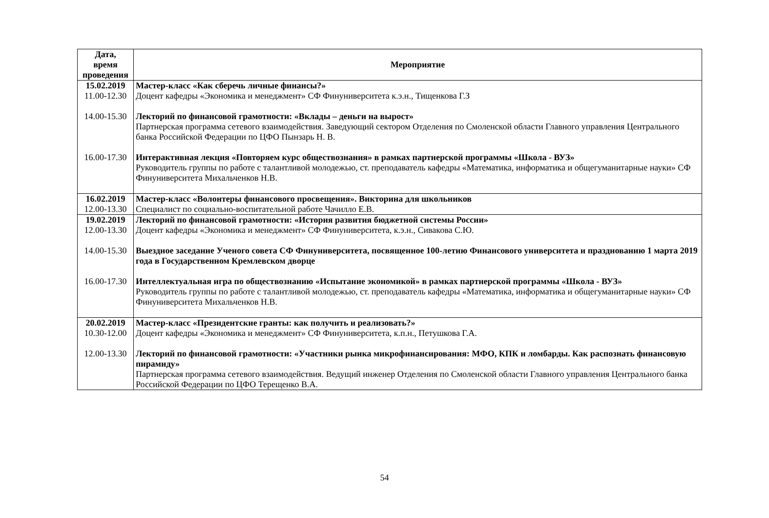| Дата, время проведения | Мероприятие |
| --- | --- |
| 15.02.2019 11.00-12.30 14.00-15.30 16.00-17.30 | Мастер-класс «Как сберечь личные финансы?» Доцент кафедры «Экономика и менеджмент» СФ Финуниверситета к.э.н., Тищенкова Г.З Лекторий по финансовой грамотности: «Вклады – деньги на вырост» Партнерская программа сетевого взаимодействия. Заведующий сектором Отделения по Смоленской области Главного управления Центрального банка Российской Федерации по ЦФО Пынзарь Н. В. Интерактивная лекция «Повторяем курс обществознания» в рамках партнерской программы «Школа - ВУЗ» Руководитель группы по работе с талантливой молодежью, ст. преподаватель кафедры «Математика, информатика и общегуманитарные науки» СФ Финуниверситета Михальченков Н.В. |
| 16.02.2019 12.00-13.30 | Мастер-класс «Волонтеры финансового просвещения». Викторина для школьников Специалист по социально-воспитательной работе Чачилло Е.В. |
| 19.02.2019 12.00-13.30 14.00-15.30 16.00-17.30 | Лекторий по финансовой грамотности: «История развития бюджетной системы России» Доцент кафедры «Экономика и менеджмент» СФ Финуниверситета, к.э.н., Сивакова С.Ю. Выездное заседание Ученого совета СФ Финуниверситета, посвященное 100-летию Финансового университета и празднованию 1 марта 2019 года в Государственном Кремлевском дворце Интеллектуальная игра по обществознанию «Испытание экономикой» в рамках партнерской программы «Школа - ВУЗ» Руководитель группы по работе с талантливой молодежью, ст. преподаватель кафедры «Математика, информатика и общегуманитарные науки» СФ Финуниверситета Михальченков Н.В. |
| 20.02.2019 10.30-12.00 12.00-13.30 | Мастер-класс «Президентские гранты: как получить и реализовать?» Доцент кафедры «Экономика и менеджмент» СФ Финуниверситета, к.п.н., Петушкова Г.А. Лекторий по финансовой грамотности: «Участники рынка микрофинансирования: МФО, КПК и ломбарды. Как распознать финансовую пирамиду» Партнерская программа сетевого взаимодействия. Ведущий инженер Отделения по Смоленской области Главного управления Центрального банка Российской Федерации по ЦФО Терещенко В.А. |
54